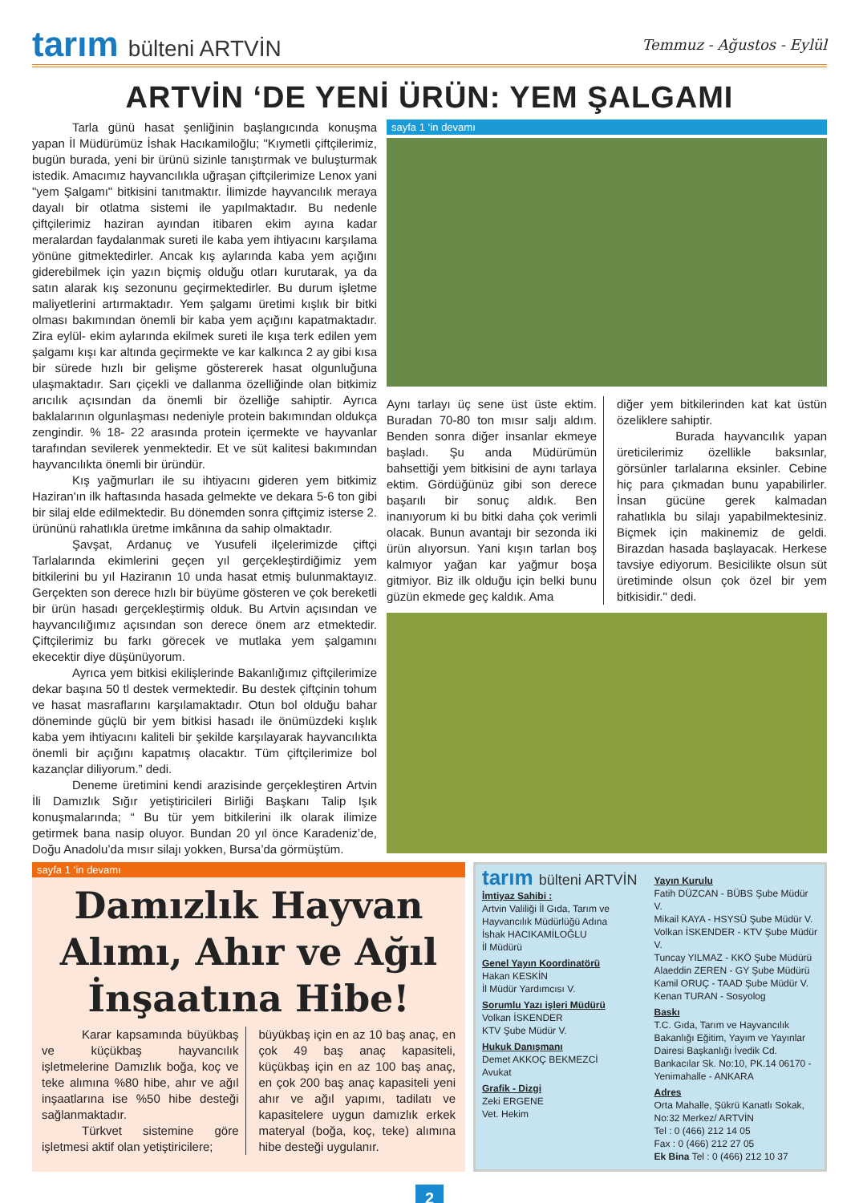tarım bülteni ARTVİN
Temmuz - Ağustos - Eylül
ARTVİN ‘DE YENİ ÜRÜN: YEM ŞALGAMI
Tarla günü hasat şenliğinin başlangıcında konuşma yapan İl Müdürümüz İshak Hacıkamiloğlu; "Kıymetli çiftçilerimiz, bugün burada, yeni bir ürünü sizinle tanıştırmak ve buluşturmak istedik. Amacımız hayvancılıkla uğraşan çiftçilerimize Lenox yani "yem Şalgamı" bitkisini tanıtmaktır. İlimizde hayvancılık meraya dayalı bir otlatma sistemi ile yapılmaktadır. Bu nedenle çiftçilerimiz haziran ayından itibaren ekim ayına kadar meralardan faydalanmak sureti ile kaba yem ihtiyacını karşılama yönüne gitmektedirler. Ancak kış aylarında kaba yem açığını giderebilmek için yazın biçmiş olduğu otları kurutarak, ya da satın alarak kış sezonunu geçirmektedirler. Bu durum işletme maliyetlerini artırmaktadır. Yem şalgamı üretimi kışlık bir bitki olması bakımından önemli bir kaba yem açığını kapatmaktadır. Zira eylül- ekim aylarında ekilmek sureti ile kışa terk edilen yem şalgamı kışı kar altında geçirmekte ve kar kalkınca 2 ay gibi kısa bir sürede hızlı bir gelişme göstererek hasat olgunluğuna ulaşmaktadır. Sarı çiçekli ve dallanma özelliğinde olan bitkimiz arıcılık açısından da önemli bir özelliğe sahiptir. Ayrıca baklalarının olgunlaşması nedeniyle protein bakımından oldukça zengindir. % 18- 22 arasında protein içermekte ve hayvanlar tarafından sevilerek yenmektedir. Et ve süt kalitesi bakımından hayvancılıkta önemli bir üründür.
Kış yağmurları ile su ihtiyacını gideren yem bitkimiz Haziran'ın ilk haftasında hasada gelmekte ve dekara 5-6 ton gibi bir silaj elde edilmektedir. Bu dönemden sonra çiftçimiz isterse 2. ürününü rahatlıkla üretme imkânına da sahip olmaktadır.
Şavşat, Ardanuç ve Yusufeli ilçelerimizde çiftçi Tarlalarında ekimlerini geçen yıl gerçekleştirdiğimiz yem bitkilerini bu yıl Haziranın 10 unda hasat etmiş bulunmaktayız. Gerçekten son derece hızlı bir büyüme gösteren ve çok bereketli bir ürün hasadı gerçekleştirmiş olduk. Bu Artvin açısından ve hayvancılığımız açısından son derece önem arz etmektedir. Çiftçilerimiz bu farkı görecek ve mutlaka yem şalgamını ekecektir diye düşünüyorum.
Ayrıca yem bitkisi ekilişlerinde Bakanlığımız çiftçilerimize dekar başına 50 tl destek vermektedir. Bu destek çiftçinin tohum ve hasat masraflarını karşılamaktadır. Otun bol olduğu bahar döneminde güçlü bir yem bitkisi hasadı ile önümüzdeki kışlık kaba yem ihtiyacını kaliteli bir şekilde karşılayarak hayvancılıkta önemli bir açığını kapatmış olacaktır. Tüm çiftçilerimize bol kazançlar diliyorum.” dedi.
Deneme üretimini kendi arazisinde gerçekleştiren Artvin İli Damızlık Sığır yetiştiricileri Birliği Başkanı Talip Işık konuşmalarında; “ Bu tür yem bitkilerini ilk olarak ilimize getirmek bana nasip oluyor. Bundan 20 yıl önce Karadeniz’de, Doğu Anadolu’da mısır silajı yokken, Bursa’da görmüştüm.
sayfa 1 ‘in devamı
Aynı tarlayı üç sene üst üste ektim. Buradan 70-80 ton mısır saljı aldım. Benden sonra diğer insanlar ekmeye başladı. Şu anda Müdürümün bahsettiği yem bitkisini de aynı tarlaya ektim. Gördüğünüz gibi son derece başarılı bir sonuç aldık. Ben inanıyorum ki bu bitki daha çok verimli olacak. Bunun avantajı bir sezonda iki ürün alıyorsun. Yani kışın tarlan boş kalmıyor yağan kar yağmur boşa gitmiyor. Biz ilk olduğu için belki bunu güzün ekmede geç kaldık. Ama
diğer yem bitkilerinden kat kat üstün özeliklere sahiptir.
Burada hayvancılık yapan üreticilerimiz özellikle baksınlar, görsünler tarlalarına eksinler. Cebine hiç para çıkmadan bunu yapabilirler. İnsan gücüne gerek kalmadan rahatlıkla bu silajı yapabilmektesiniz. Biçmek için makinemiz de geldi. Birazdan hasada başlayacak. Herkese tavsiye ediyorum. Besicilikte olsun süt üretiminde olsun çok özel bir yem bitkisidir." dedi.
sayfa 1 ‘in devamı
Damızlık Hayvan Alımı, Ahır ve Ağıl İnşaatına Hibe!
Karar kapsamında büyükbaş ve küçükbaş hayvancılık işletmelerine Damızlık boğa, koç ve teke alımına %80 hibe, ahır ve ağıl inşaatlarına ise %50 hibe desteği sağlanmaktadır.
Türkvet sistemine göre işletmesi aktif olan yetiştiricilere;
büyükbaş için en az 10 baş anaç, en çok 49 baş anaç kapasiteli, küçükbaş için en az 100 baş anaç, en çok 200 baş anaç kapasiteli yeni ahır ve ağıl yapımı, tadilatı ve kapasitelere uygun damızlık erkek materyal (boğa, koç, teke) alımına hibe desteği uygulanır.
tarım bülteni ARTVİN
İmtiyaz Sahibi :
Artvin Valiliği İl Gıda, Tarım ve Hayvancılık Müdürlüğü Adına
İshak HACIKAMİLOĞLU
İl Müdürü
Genel Yayın Koordinatörü
Hakan KESKİN
İl Müdür Yardımcısı V.
Sorumlu Yazı işleri Müdürü
Volkan İSKENDER
KTV Şube Müdür V.
Hukuk Danışmanı
Demet AKKOÇ BEKMEZCİ
Avukat
Grafik - Dizgi
Zeki ERGENE
Vet. Hekim
Yayın Kurulu
Fatih DÜZCAN - BÜBS Şube Müdür V.
Mikail KAYA - HSYSÜ Şube Müdür V.
Volkan İSKENDER - KTV Şube Müdür V.
Tuncay YILMAZ - KKÖ Şube Müdürü
Alaeddin ZEREN - GY Şube Müdürü
Kamil ORUÇ - TAAD Şube Müdür V.
Kenan TURAN - Sosyolog
Baskı
T.C. Gıda, Tarım ve Hayvancılık Bakanlığı Eğitim, Yayım ve Yayınlar Dairesi Başkanlığı İvedik Cd. Bankacılar Sk. No:10, PK.14 06170 - Yenimahalle - ANKARA
Adres
Orta Mahalle, Şükrü Kanatlı Sokak, No:32 Merkez/ ARTVİN
Tel : 0 (466) 212 14 05
Fax : 0 (466) 212 27 05
Ek Bina Tel : 0 (466) 212 10 37
2